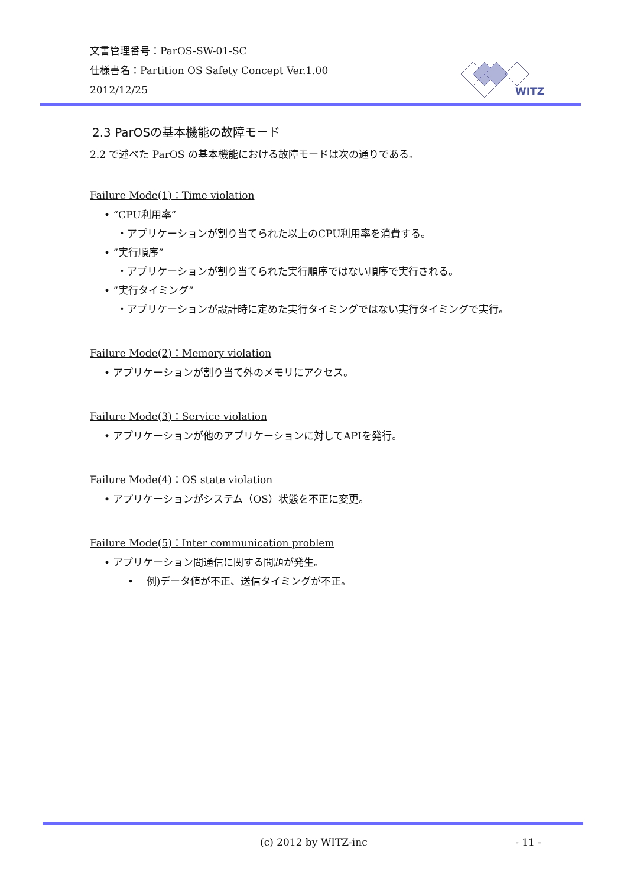文書管理番号：ParOS-SW-01-SC
仕様書名：Partition OS Safety Concept Ver.1.00
2012/12/25
WITZ
2.3 ParOSの基本機能の故障モード
2.2 で述べた ParOS の基本機能における故障モードは次の通りである。
Failure Mode(1)：Time violation
• “CPU利用率”
・アプリケーションが割り当てられた以上のCPU利用率を消費する。
• ”実行順序”
・アプリケーションが割り当てられた実行順序ではない順序で実行される。
• ”実行タイミング”
・アプリケーションが設計時に定めた実行タイミングではない実行タイミングで実行。
Failure Mode(2)：Memory violation
• アプリケーションが割り当て外のメモリにアクセス。
Failure Mode(3)：Service violation
• アプリケーションが他のアプリケーションに対してAPIを発行。
Failure Mode(4)：OS state violation
• アプリケーションがシステム（OS）状態を不正に変更。
Failure Mode(5)：Inter communication problem
• アプリケーション間通信に関する問題が発生。
• 例)データ値が不正、送信タイミングが不正。
(c) 2012 by WITZ-inc - 11 -